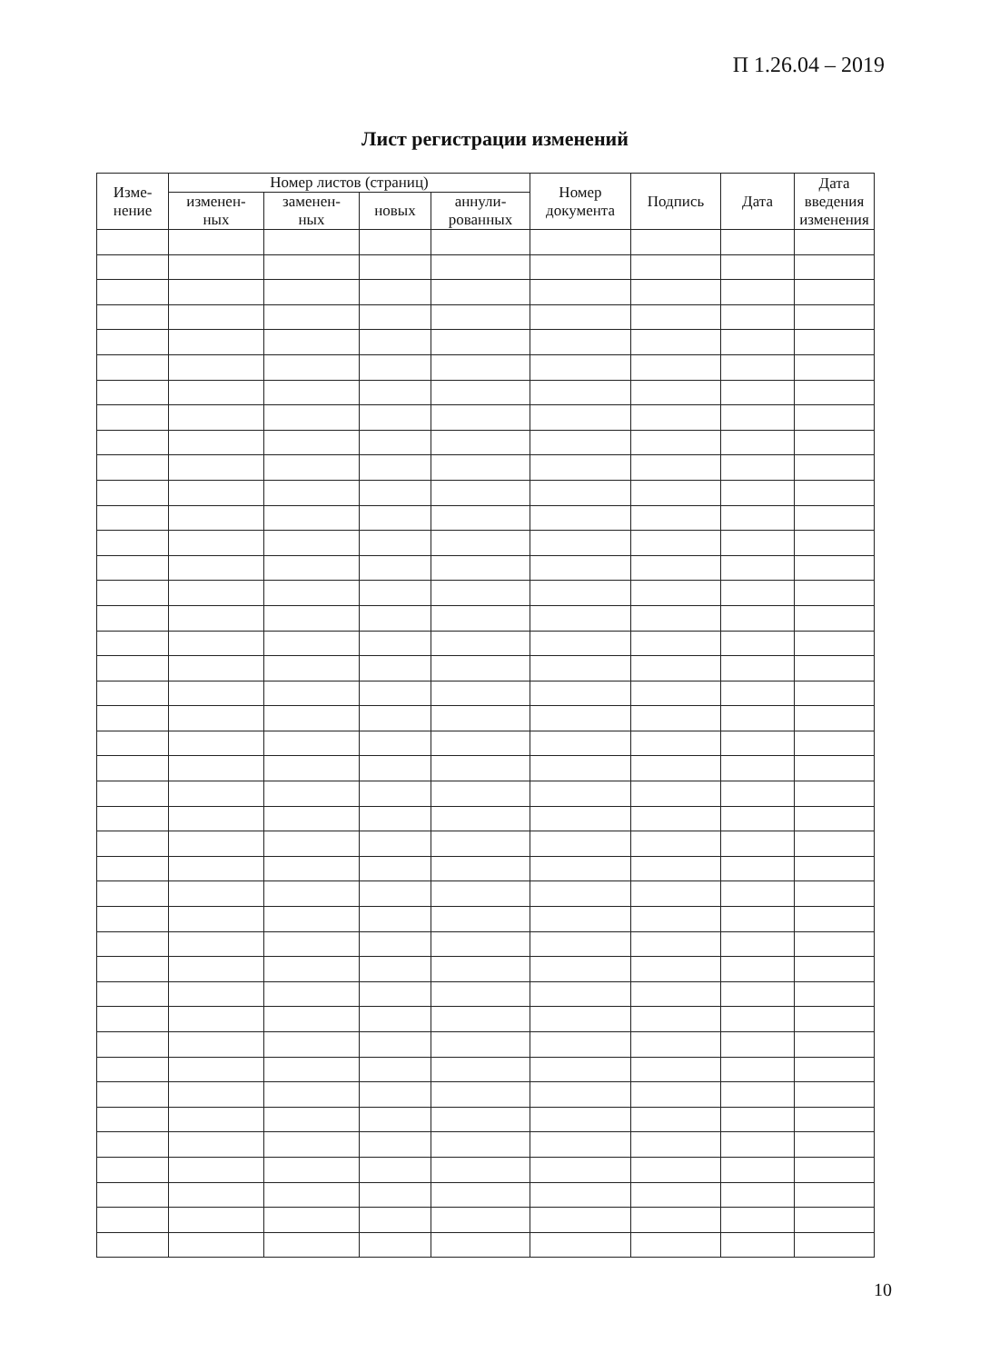П 1.26.04 – 2019
Лист регистрации изменений
| Изме- нение | Номер листов (страниц) | | | | Номер документа | Подпись | Дата | Дата введения изменения |
| --- | --- | --- | --- | --- | --- | --- | --- | --- |
| | изменен- ных | заменен- ных | новых | аннули- рованных | | | | |
10